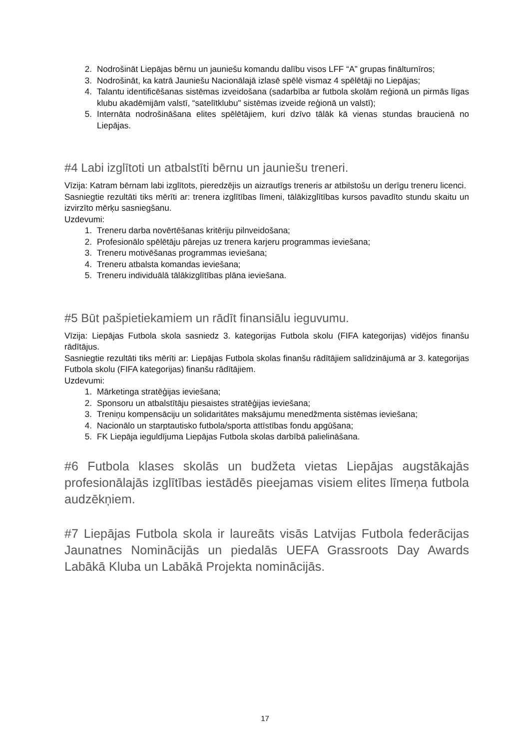2. Nodrošināt Liepājas bērnu un jauniešu komandu dalību visos LFF “A” grupas finālturnīros;
3. Nodrošināt, ka katrā Jauniešu Nacionālajā izlasē spēlē vismaz 4 spēlētāji no Liepājas;
4. Talantu identificēšanas sistēmas izveidošana (sadarbība ar futbola skolām reģionā un pirmās līgas klubu akadēmijām valstī, “satelītklubu" sistēmas izveide reģionā un valstī);
5. Internāta nodrošināšana elites spēlētājiem, kuri dzīvo tālāk kā vienas stundas braucienā no Liepājas.
#4 Labi izglītoti un atbalstīti bērnu un jauniešu treneri.
Vīzija: Katram bērnam labi izglītots, pieredzējis un aizrautīgs treneris ar atbilstošu un derīgu treneru licenci.
Sasniegtie rezultāti tiks mērīti ar: trenera izglītības līmeni, tālākizglītības kursos pavadīto stundu skaitu un izvirzīto mērķu sasniegšanu.
Uzdevumi:
1. Treneru darba novērtēšanas kritēriju pilnveidošana;
2. Profesionālo spēlētāju pārejas uz trenera karjeru programmas ieviešana;
3. Treneru motivēšanas programmas ieviešana;
4. Treneru atbalsta komandas ieviešana;
5. Treneru individuālā tālākizglītības plāna ieviešana.
#5 Būt pašpietiekamiem un rādīt finansiālu ieguvumu.
Vīzija: Liepājas Futbola skola sasniedz 3. kategorijas Futbola skolu (FIFA kategorijas) vidējos finanšu rādītājus.
Sasniegtie rezultāti tiks mērīti ar: Liepājas Futbola skolas finanšu rādītājiem salīdzinājumā ar 3. kategorijas Futbola skolu (FIFA kategorijas) finanšu rādītājiem.
Uzdevumi:
1. Mārketinga stratēģijas ieviešana;
2. Sponsoru un atbalstītāju piesaistes stratēģijas ieviešana;
3. Treniņu kompensāciju un solidaritātes maksājumu menedžmenta sistēmas ieviešana;
4. Nacionālo un starptautisko futbola/sporta attīstības fondu apgūšana;
5. FK Liepāja ieguldījuma Liepājas Futbola skolas darbībā palielināšana.
#6 Futbola klases skolās un budžeta vietas Liepājas augstākajās profesionālajās izglītības iestādēs pieejamas visiem elites līmeņa futbola audzēkņiem.
#7 Liepājas Futbola skola ir laureāts visās Latvijas Futbola federācijas Jaunatnes Nominācijās un piedalās UEFA Grassroots Day Awards Labākā Kluba un Labākā Projekta nominācijās.
17